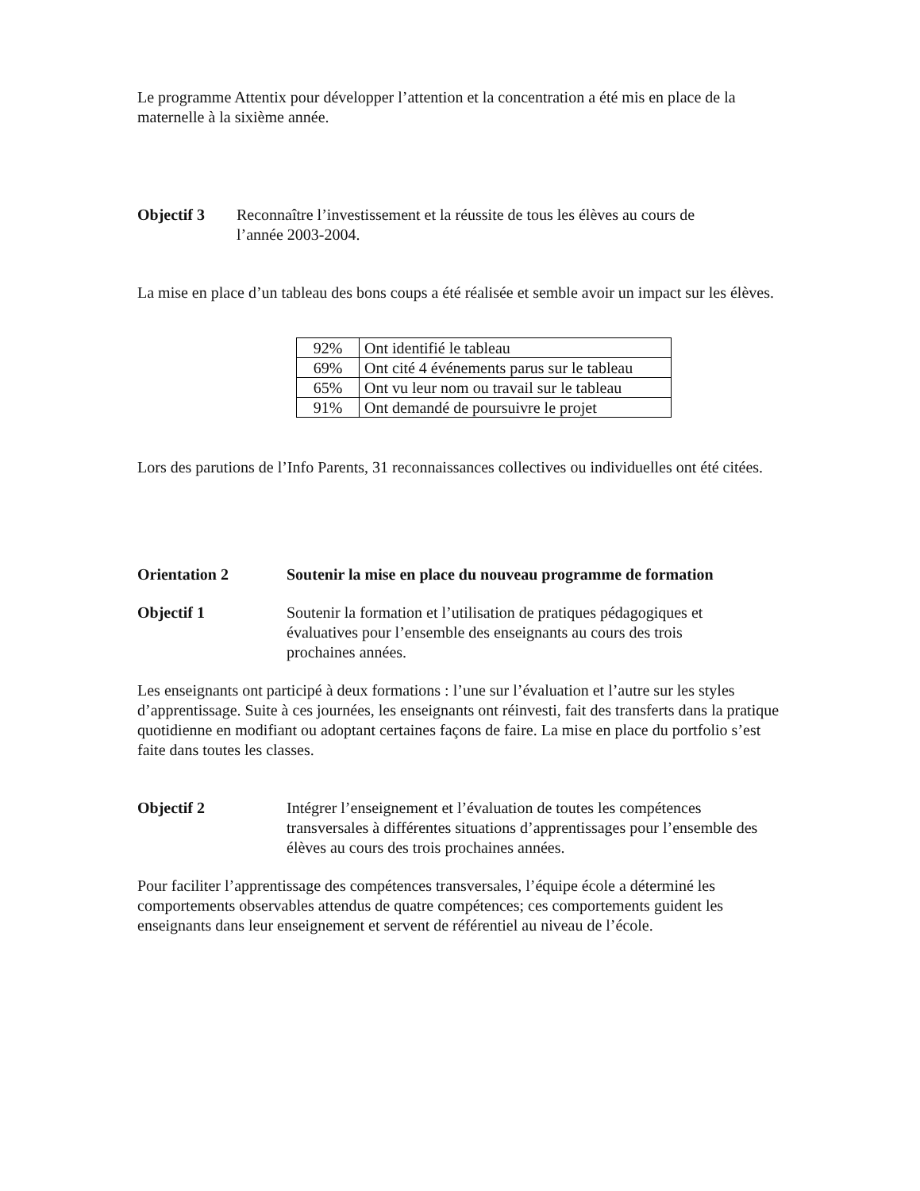Le programme Attentix pour développer l’attention et la concentration a été mis en place de la maternelle à la sixième année.
Objectif 3 Reconnaître l’investissement et la réussite de tous les élèves au cours de l’année 2003-2004.
La mise en place d’un tableau des bons coups a été réalisée et semble avoir un impact sur les élèves.
| 92% | Ont identifié le tableau |
| 69% | Ont cité 4 événements parus sur le tableau |
| 65% | Ont vu leur nom ou travail sur le tableau |
| 91% | Ont demandé de poursuivre le projet |
Lors des parutions de l’Info Parents, 31 reconnaissances collectives ou individuelles ont été citées.
Orientation 2 Soutenir la mise en place du nouveau programme de formation
Objectif 1 Soutenir la formation et l’utilisation de pratiques pédagogiques et évaluatives pour l’ensemble des enseignants au cours des trois prochaines années.
Les enseignants ont participé à deux formations : l’une sur l’évaluation et l’autre sur les styles d’apprentissage. Suite à ces journées, les enseignants ont réinvesti, fait des transferts dans la pratique quotidienne en modifiant ou adoptant certaines façons de faire. La mise en place du portfolio s’est faite dans toutes les classes.
Objectif 2 Intégrer l’enseignement et l’évaluation de toutes les compétences transversales à différentes situations d’apprentissages pour l’ensemble des élèves au cours des trois prochaines années.
Pour faciliter l’apprentissage des compétences transversales, l’équipe école a déterminé les comportements observables attendus de quatre compétences; ces comportements guident les enseignants dans leur enseignement et servent de référentiel au niveau de l’école.